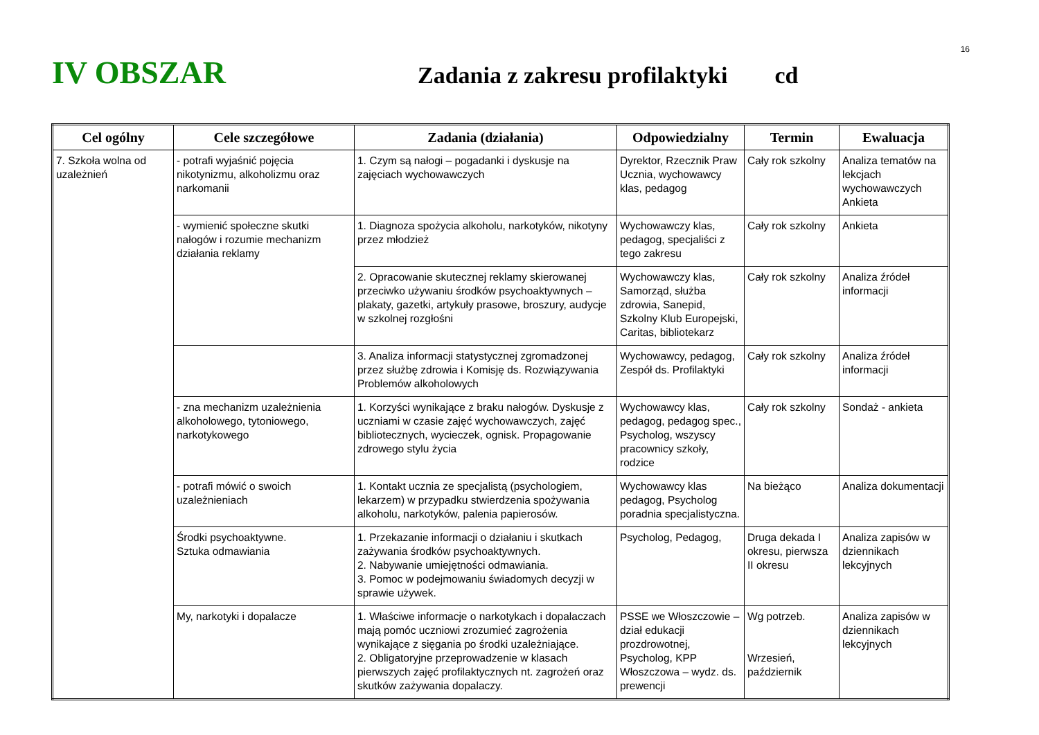16
IV OBSZAR
Zadania z zakresu profilaktyki cd
| Cel ogólny | Cele szczegółowe | Zadania (działania) | Odpowiedzialny | Termin | Ewaluacja |
| --- | --- | --- | --- | --- | --- |
| 7. Szkoła wolna od uzależnień | - potrafi wyjaśnić pojęcia nikotynizmu, alkoholizmu oraz narkomanii | 1. Czym są nałogi – pogadanki i dyskusje na zajęciach wychowawczych | Dyrektor, Rzecznik Praw Ucznia, wychowawcy klas, pedagog | Cały rok szkolny | Analiza tematów na lekcjach wychowawczych Ankieta |
| | - wymienić społeczne skutki nałogów i rozumie mechanizm działania reklamy | 1. Diagnoza spożycia alkoholu, narkotyków, nikotyny przez młodzież | Wychowawczy klas, pedagog, specjaliści z tego zakresu | Cały rok szkolny | Ankieta |
| | | 2. Opracowanie skutecznej reklamy skierowanej przeciwko używaniu środków psychoaktywnych – plakaty, gazetki, artykuły prasowe, broszury, audycje w szkolnej rozgłośni | Wychowawczy klas, Samorząd, służba zdrowia, Sanepid, Szkolny Klub Europejski, Caritas, bibliotekarz | Cały rok szkolny | Analiza źródeł informacji |
| | | 3. Analiza informacji statystycznej zgromadzonej przez służbę zdrowia i Komisję ds. Rozwiązywania Problemów alkoholowych | Wychowawcy, pedagog, Zespół ds. Profilaktyki | Cały rok szkolny | Analiza źródeł informacji |
| | - zna mechanizm uzależnienia alkoholowego, tytoniowego, narkotykowego | 1. Korzyści wynikające z braku nałogów. Dyskusje z uczniami w czasie zajęć wychowawczych, zajęć bibliotecznych, wycieczek, ognisk. Propagowanie zdrowego stylu życia | Wychowawcy klas, pedagog, pedagog spec., Psycholog, wszyscy pracownicy szkoły, rodzice | Cały rok szkolny | Sondaż - ankieta |
| | - potrafi mówić o swoich uzależnieniach | 1. Kontakt ucznia ze specjalistą (psychologiem, lekarzem) w przypadku stwierdzenia spożywania alkoholu, narkotyków, palenia papierosów. | Wychowawcy klas pedagog, Psycholog poradnia specjalistyczna. | Na bieżąco | Analiza dokumentacji |
| | Środki psychoaktywne. Sztuka odmawiania | 1. Przekazanie informacji o działaniu i skutkach zażywania środków psychoaktywnych. 2. Nabywanie umiejętności odmawiania. 3. Pomoc w podejmowaniu świadomych decyzji w sprawie używek. | Psycholog, Pedagog, | Druga dekada I okresu, pierwsza II okresu | Analiza zapisów w dziennikach lekcyjnych |
| | My, narkotyki i dopalacze | 1. Właściwe informacje o narkotykach i dopalaczach mają pomóc uczniowi zrozumieć zagrożenia wynikające z sięgania po środki uzależniające. 2. Obligatoryjne przeprowadzenie w klasach pierwszych zajęć profilaktycznych nt. zagrożeń oraz skutków zażywania dopalaczy. | PSSE we Włoszczowie – dział edukacji prozdrowotnej, Psycholog, KPP Włoszczowa – wydz. ds. prewencji | Wg potrzeb. Wrzesień, październik | Analiza zapisów w dziennikach lekcyjnych |